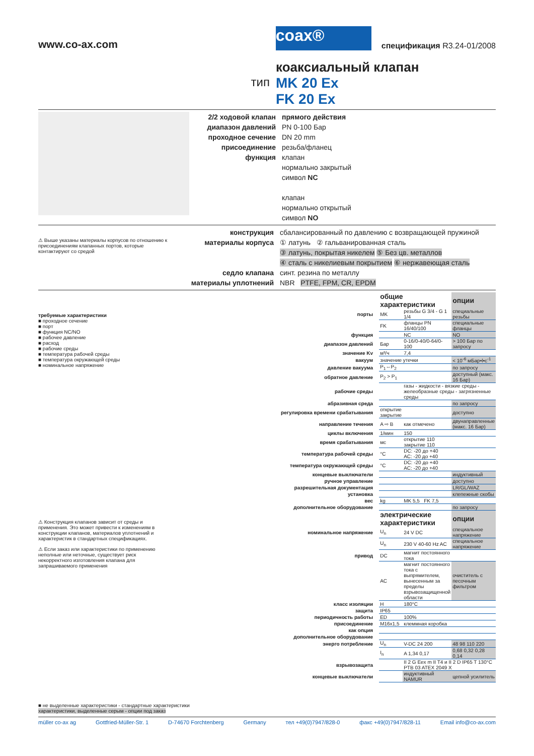www.co-ax.com
coax®
спецификация R3.24-01/2008
коаксиальный клапан
тип
MK 20 Ex
FK 20 Ex
2/2 ходовой клапан
диапазон давлений
проходное сечение
присоединение
функция
прямого действия
PN 0-100 Бар
DN 20 mm
резьба/фланец
клапан
нормально закрытый
символ NC
клапан
нормально открытый
символ NO
⚠ Выше указаны материалы корпусов по отношению к присоединениям клапанных портов, которые контактируют со средой
конструкция
материалы корпуса
седло клапана
материалы уплотнений
сбалансированный по давлению с возвращающей пружиной
① латунь ② гальванированная сталь
③ латунь, покрытая никелем ⑤ Без цв. металлов
④ сталь с никелиевым покрытием ⑥ нержавеющая сталь
синт. резина по металлу
NBR PTFE, FPM, CR, EPDM
требуемые характеристики
■ проходное сечение
■ порт
■ функция NC/NO
■ рабочее давление
■ расход
■ рабочие среды
■ температура рабочей среды
■ температура окружающей среды
■ номинальное напряжение
⚠ Конструкция клапанов зависит от среды и применения. Это может привести к изменениям в конструкции клапанов, материалов уплотнений и характеристик в стандартных спецификациях.
⚠ Если заказ или характеристики по применению неполные или неточные, существует риск некорректного изготовления клапана для запрашиваемого применения
| | общие характеристики | | опции |
| порты | MK | резьбы G 3/4 - G 1 1/4 | специальные резьбы |
| | FK | фланцы PN 16/40/100 | специальные фланцы |
| функция | | NC | NO |
| диапазон давлений | Бар | 0-16/0-40/0-64/0-100 | > 100 Бар по запросу |
| значение Kv | м³/ч | 7,4 | |
| вакуум | значение утечки | | < 10<sup>-6</sup> мБар•l•с<sup>-1</sup> |
| давление вакуума | P<sub>1</sub>⇔P<sub>2</sub> | | по запросу |
| обратное давление | P<sub>2</sub> > P<sub>1</sub> | | доступный (макс. 16 Бар) |
| рабочие среды | | газы - жидкости - вязкие среды - желеобразные среды - загрязненные среды | |
| абразивная среда | | | по запросу |
| регулировка времени срабатывания | открытие закрытие | | доступно |
| направление течения | A ⇨ B | как отмечено | двунаправленные (макс. 16 Бар) |
| циклы включения | 1/мин | 150 | |
| время срабатывания | мс | открытие 110 закрытие 110 | |
| температура рабочей среды | °C | DC: -20 до +40 AC: -20 до +40 | |
| температура окружающей среды | °C | DC: -20 до +40 AC: -20 до +40 | |
| концевые выключатели | | | индуктивный |
| ручное управление | | | доступно |
| разрешительная документация | | | LR/GL/WAZ |
| установка | | | клепежные скобы |
| вес | kg | MK 5,5 FK 7,5 | |
| дополнительное оборудование | | | по запросу |
| | электрические характеристики | | опции |
| номинальное напряжение | U<sub>n</sub> | 24 V DC | специальное напряжение |
| | U<sub>n</sub> | 230 V 40-60 Hz AC | специальное напряжение |
| привод | DC | магнит постоянного тока | |
| | AC | магнит постоянного тока с выпрямителем, вынесенным за пределы взрывозащищенной области | очиститель с песочным фильтром |
| класс изоляции | H | 180°C | |
| защита | IP65 | | |
| периодичность работы | ED | 100% | |
| присоединение | M16x1,5 | клеммная коробка | |
| как опция | | | |
| дополнительное оборудование | | | |
| энерго потребление | U<sub>n</sub> | V-DC 24 200 | 48 98 110 220 |
| | I<sub>n</sub> | A 1,34 0,17 | 0,68 0,32 0,28 0,14 |
| взрывозащита | | II 2 G Eex m II T4 и II 2 D IP65 T 130°C PTB 03 ATEX 2049 X | |
| концевые выключатели | | индуктивный NAMUR | цепной усилитель |
■ не выделенные характеристики - стандартные характеристики
характеристики, выделенные серым - опции под заказ
müller co-ax ag Gottfried-Müller-Str. 1 D-74670 Forchtenberg Germany тел +49(0)7947/828-0 факс +49(0)7947/828-11 Email info@co-ax.com